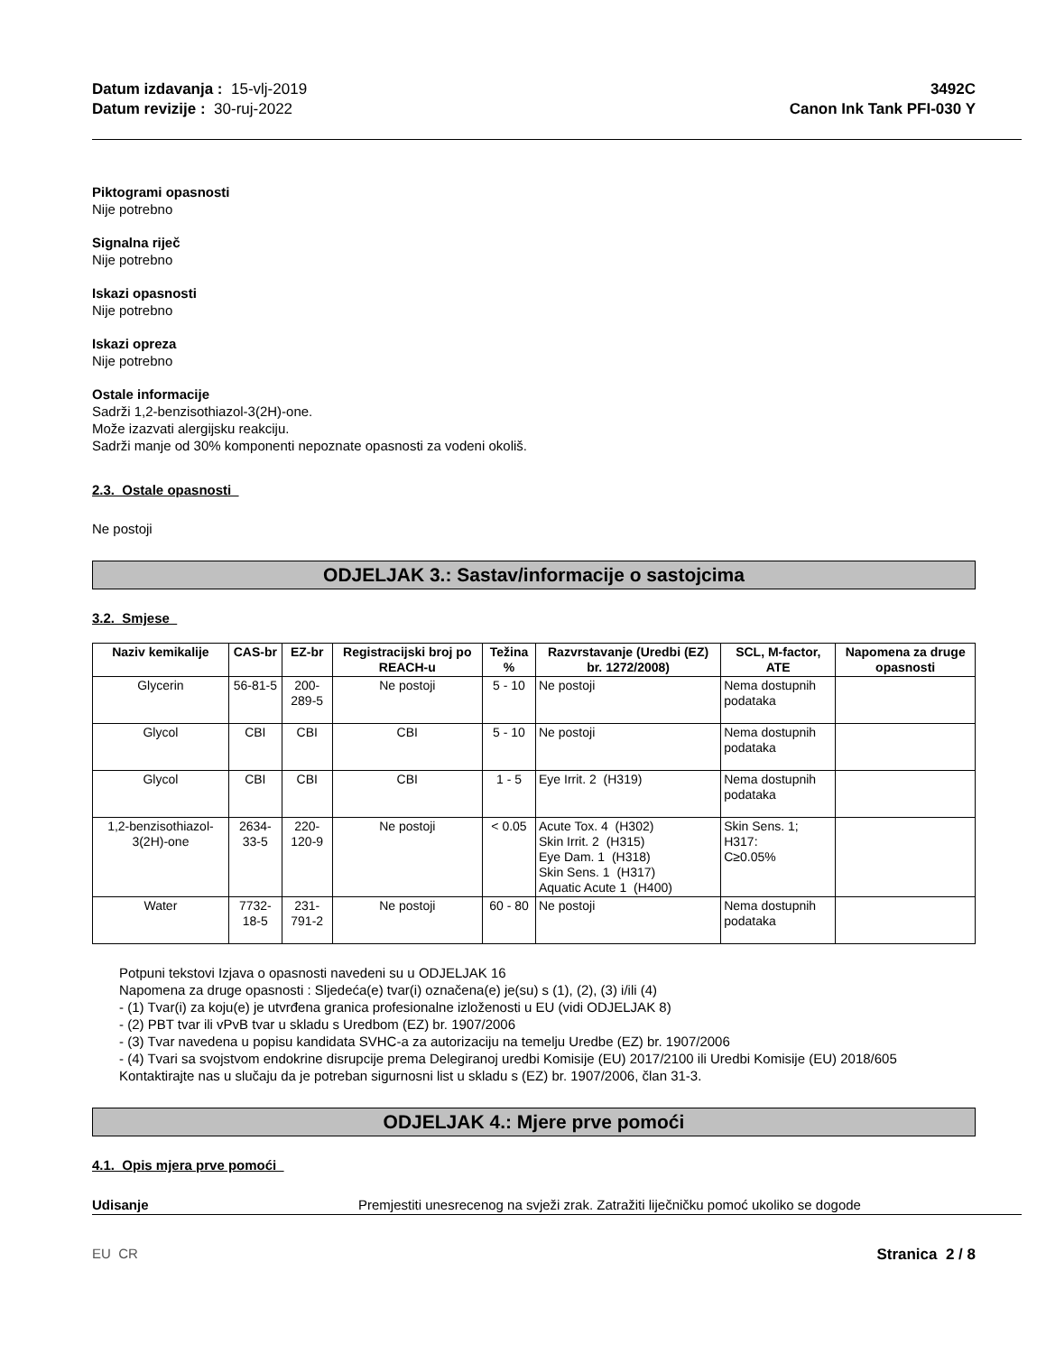Datum izdavanja : 15-vlj-2019
Datum revizije : 30-ruj-2022
3492C
Canon Ink Tank PFI-030 Y
Piktogrami opasnosti
Nije potrebno
Signalna riječ
Nije potrebno
Iskazi opasnosti
Nije potrebno
Iskazi opreza
Nije potrebno
Ostale informacije
Sadrži 1,2-benzisothiazol-3(2H)-one.
Može izazvati alergijsku reakciju.
Sadrži manje od 30% komponenti nepoznate opasnosti za vodeni okoliš.
2.3. Ostale opasnosti
Ne postoji
ODJELJAK 3.: Sastav/informacije o sastojcima
3.2. Smjese
| Naziv kemikalije | CAS-br | EZ-br | Registracijski broj po REACH-u | Težina % | Razvrstavanje (Uredbi (EZ) br. 1272/2008) | SCL, M-factor, ATE | Napomena za druge opasnosti |
| --- | --- | --- | --- | --- | --- | --- | --- |
| Glycerin | 56-81-5 | 200-289-5 | Ne postoji | 5 - 10 | Ne postoji | Nema dostupnih podataka | |
| Glycol | CBI | CBI | CBI | 5 - 10 | Ne postoji | Nema dostupnih podataka | |
| Glycol | CBI | CBI | CBI | 1 - 5 | Eye Irrit. 2 (H319) | Nema dostupnih podataka | |
| 1,2-benzisothiazol-3(2H)-one | 2634-33-5 | 220-120-9 | Ne postoji | < 0.05 | Acute Tox. 4 (H302) Skin Irrit. 2 (H315) Eye Dam. 1 (H318) Skin Sens. 1 (H317) Aquatic Acute 1 (H400) | Skin Sens. 1; H317: C≥0.05% | |
| Water | 7732-18-5 | 231-791-2 | Ne postoji | 60 - 80 | Ne postoji | Nema dostupnih podataka | |
Potpuni tekstovi Izjava o opasnosti navedeni su u ODJELJAK 16
Napomena za druge opasnosti : Sljedeća(e) tvar(i) označena(e) je(su) s (1), (2), (3) i/ili (4)
- (1) Tvar(i) za koju(e) je utvrđena granica profesionalne izloženosti u EU (vidi ODJELJAK 8)
- (2) PBT tvar ili vPvB tvar u skladu s Uredbom (EZ) br. 1907/2006
- (3) Tvar navedena u popisu kandidata SVHC-a za autorizaciju na temelju Uredbe (EZ) br. 1907/2006
- (4) Tvari sa svojstvom endokrine disrupcije prema Delegiranoj uredbi Komisije (EU) 2017/2100 ili Uredbi Komisije (EU) 2018/605
Kontaktirajte nas u slučaju da je potreban sigurnosni list u skladu s (EZ) br. 1907/2006, član 31-3.
ODJELJAK 4.: Mjere prve pomoći
4.1. Opis mjera prve pomoći
Udisanje Premjestiti unesrecenog na svježi zrak. Zatražiti liječničku pomoć ukoliko se dogode
EU CR Stranica 2 / 8